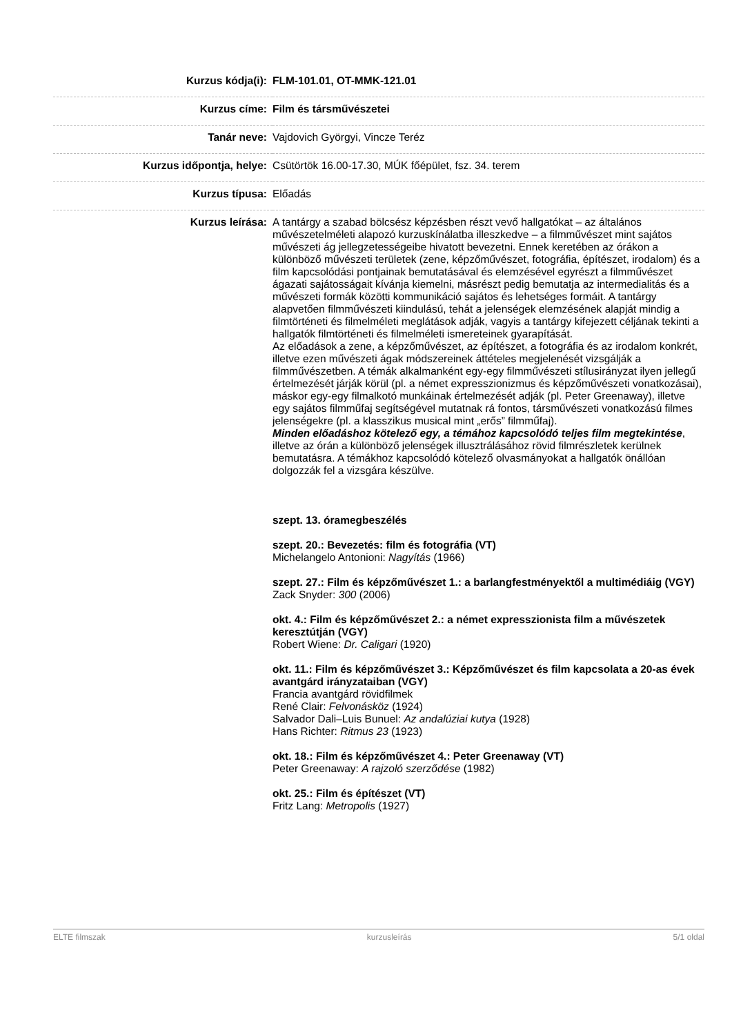| Kurzus kódja(i): | FLM-101.01, OT-MMK-121.01 |
| Kurzus címe: | Film és társművészetei |
| Tanár neve: | Vajdovich Györgyi, Vincze Teréz |
| Kurzus időpontja, helye: | Csütörtök 16.00-17.30, MÚK főépület, fsz. 34. terem |
| Kurzus típusa: | Előadás |
| Kurzus leírása: | A tantárgy a szabad bölcsész képzésben részt vevő hallgatókat – az általános művészetelméleti alapozó kurzuskínálatba illeszkedve – a filmművészet mint sajátos művészeti ág jellegzetességeibe hivatott bevezetni. Ennek keretében az órákon a különböző művészeti területek (zene, képzőművészet, fotográfia, építészet, irodalom) és a film kapcsolódási pontjainak bemutatásával és elemzésével egyrészt a filmművészet ágazati sajátosságait kívánja kiemelni, másrészt pedig bemutatja az intermedialitás és a művészeti formák közötti kommunikáció sajátos és lehetséges formáit. A tantárgy alapvetően filmművészeti kiindulású, tehát a jelenségek elemzésének alapját mindig a filmtörténeti és filmelméleti meglátások adják, vagyis a tantárgy kifejezett céljának tekinti a hallgatók filmtörténeti és filmelméleti ismereteinek gyarapítását. Az előadások a zene, a képzőművészet, az építészet, a fotográfia és az irodalom konkrét, illetve ezen művészeti ágak módszereinek áttételes megjelenését vizsgálják a filmművészetben. A témák alkalmanként egy-egy filmművészeti stílusirányzat ilyen jellegű értelmezését járják körül (pl. a német expresszionizmus és képzőművészeti vonatkozásai), máskor egy-egy filmalkotó munkáinak értelmezését adják (pl. Peter Greenaway), illetve egy sajátos filmműfaj segítségével mutatnak rá fontos, társművészeti vonatkozású filmes jelenségekre (pl. a klasszikus musical mint „erős” filmműfaj). Minden előadáshoz kötelező egy, a témához kapcsolódó teljes film megtekintése , illetve az órán a különböző jelenségek illusztrálásához rövid filmrészletek kerülnek bemutatásra. A témákhoz kapcsolódó kötelező olvasmányokat a hallgatók önállóan dolgozzák fel a vizsgára készülve. szept. 13. óramegbeszélés szept. 20.: Bevezetés: film és fotográfia (VT) Michelangelo Antonioni: Nagyítás (1966) szept. 27.: Film és képzőművészet 1.: a barlangfestményektől a multimédiáig (VGY) Zack Snyder: 300 (2006) okt. 4.: Film és képzőművészet 2.: a német expresszionista film a művészetek keresztútján (VGY) Robert Wiene: Dr. Caligari (1920) okt. 11.: Film és képzőművészet 3.: Képzőművészet és film kapcsolata a 20-as évek avantgárd irányzataiban (VGY) Francia avantgárd rövidfilmek René Clair: Felvonásköz (1924) Salvador Dali–Luis Bunuel: Az andalúziai kutya (1928) Hans Richter: Ritmus 23 (1923) okt. 18.: Film és képzőművészet 4.: Peter Greenaway (VT) Peter Greenaway: A rajzoló szerződése (1982) okt. 25.: Film és építészet (VT) Fritz Lang: Metropolis (1927) |
ELTE filmszak kurzusleírás 5/1 oldal